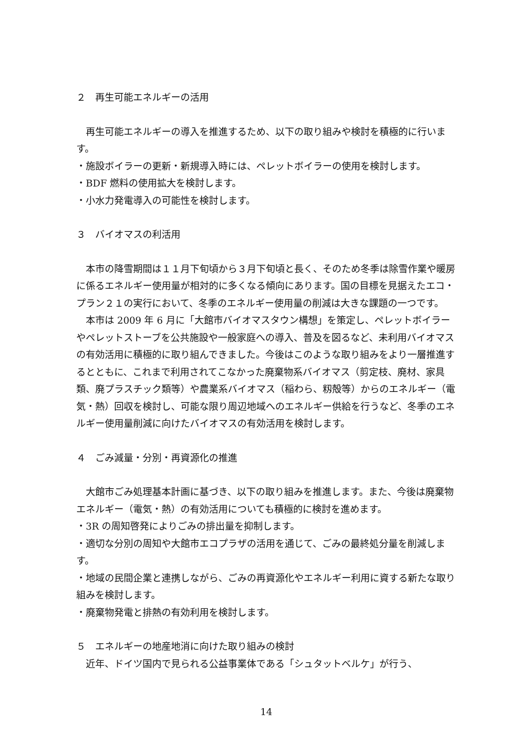２　再生可能エネルギーの活用
　再生可能エネルギーの導入を推進するため、以下の取り組みや検討を積極的に行います。
・施設ボイラーの更新・新規導入時には、ペレットボイラーの使用を検討します。
・BDF 燃料の使用拡大を検討します。
・小水力発電導入の可能性を検討します。
３　バイオマスの利活用
　本市の降雪期間は１１月下旬頃から３月下旬頃と長く、そのため冬季は除雪作業や暖房に係るエネルギー使用量が相対的に多くなる傾向にあります。国の目標を見据えたエコ・プラン２１の実行において、冬季のエネルギー使用量の削減は大きな課題の一つです。
　本市は 2009 年 6 月に「大館市バイオマスタウン構想」を策定し、ペレットボイラーやペレットストーブを公共施設や一般家庭への導入、普及を図るなど、未利用バイオマスの有効活用に積極的に取り組んできました。今後はこのような取り組みをより一層推進するとともに、これまで利用されてこなかった廃棄物系バイオマス（剪定枝、廃材、家具類、廃プラスチック類等）や農業系バイオマス（稲わら、籾殻等）からのエネルギー（電気・熱）回収を検討し、可能な限り周辺地域へのエネルギー供給を行うなど、冬季のエネルギー使用量削減に向けたバイオマスの有効活用を検討します。
４　ごみ減量・分別・再資源化の推進
　大館市ごみ処理基本計画に基づき、以下の取り組みを推進します。また、今後は廃棄物エネルギー（電気・熱）の有効活用についても積極的に検討を進めます。
・3R の周知啓発によりごみの排出量を抑制します。
・適切な分別の周知や大館市エコプラザの活用を通じて、ごみの最終処分量を削減します。
・地域の民間企業と連携しながら、ごみの再資源化やエネルギー利用に資する新たな取り組みを検討します。
・廃棄物発電と排熱の有効利用を検討します。
５　エネルギーの地産地消に向けた取り組みの検討
　近年、ドイツ国内で見られる公益事業体である「シュタットベルケ」が行う、
14